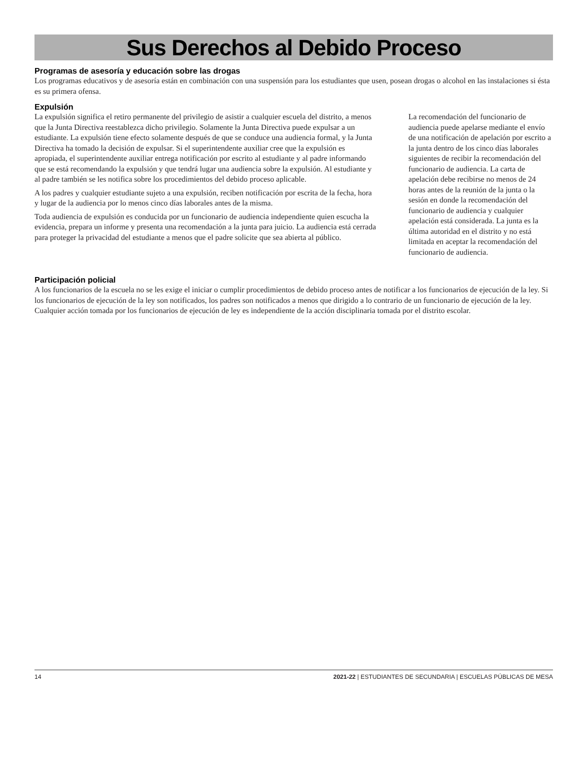Sus Derechos al Debido Proceso
Programas de asesoría y educación sobre las drogas
Los programas educativos y de asesoría están en combinación con una suspensión para los estudiantes que usen, posean drogas o alcohol en las instalaciones si ésta es su primera ofensa.
Expulsión
La expulsión significa el retiro permanente del privilegio de asistir a cualquier escuela del distrito, a menos que la Junta Directiva reestablezca dicho privilegio. Solamente la Junta Directiva puede expulsar a un estudiante. La expulsión tiene efecto solamente después de que se conduce una audiencia formal, y la Junta Directiva ha tomado la decisión de expulsar. Si el superintendente auxiliar cree que la expulsión es apropiada, el superintendente auxiliar entrega notificación por escrito al estudiante y al padre informando que se está recomendando la expulsión y que tendrá lugar una audiencia sobre la expulsión. Al estudiante y al padre también se les notifica sobre los procedimientos del debido proceso aplicable.
A los padres y cualquier estudiante sujeto a una expulsión, reciben notificación por escrita de la fecha, hora y lugar de la audiencia por lo menos cinco días laborales antes de la misma.
Toda audiencia de expulsión es conducida por un funcionario de audiencia independiente quien escucha la evidencia, prepara un informe y presenta una recomendación a la junta para juicio. La audiencia está cerrada para proteger la privacidad del estudiante a menos que el padre solicite que sea abierta al público.
La recomendación del funcionario de audiencia puede apelarse mediante el envío de una notificación de apelación por escrito a la junta dentro de los cinco días laborales siguientes de recibir la recomendación del funcionario de audiencia. La carta de apelación debe recibirse no menos de 24 horas antes de la reunión de la junta o la sesión en donde la recomendación del funcionario de audiencia y cualquier apelación está considerada. La junta es la última autoridad en el distrito y no está limitada en aceptar la recomendación del funcionario de audiencia.
Participación policial
A los funcionarios de la escuela no se les exige el iniciar o cumplir procedimientos de debido proceso antes de notificar a los funcionarios de ejecución de la ley. Si los funcionarios de ejecución de la ley son notificados, los padres son notificados a menos que dirigido a lo contrario de un funcionario de ejecución de la ley. Cualquier acción tomada por los funcionarios de ejecución de ley es independiente de la acción disciplinaria tomada por el distrito escolar.
14 2021-22 | ESTUDIANTES DE SECUNDARIA | ESCUELAS PÚBLICAS DE MESA